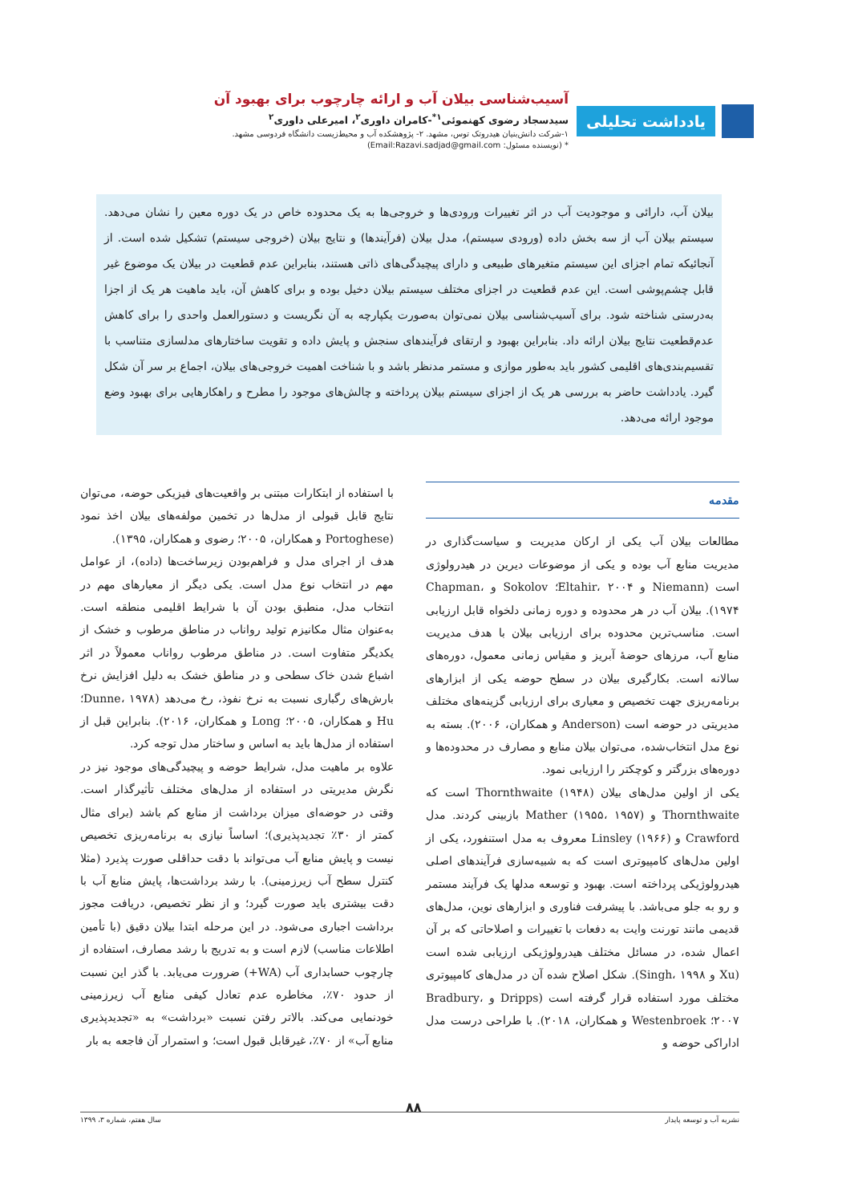یادداشت تحلیلی
آسیب‌شناسی بیلان آب و ارائه چارچوب برای بهبود آن
سیدسجاد رضوی کهنموئی<sup>۱*</sup>-کامران داوری<sup>۲</sup>، امیرعلی داوری<sup>۲</sup>
۱-شرکت دانش‌بنیان هیدروتک توس، مشهد. ۲- پژوهشکده آب و محیط‌زیست دانشگاه فردوسی مشهد.
* (نویسنده مسئول: Email:Razavi.sadjad@gmail.com)
بیلان آب، دارائی و موجودیت آب در اثر تغییرات ورودی‌ها و خروجی‌ها به یک محدوده خاص در یک دوره معین را نشان می‌دهد. سیستم بیلان آب از سه بخش داده (ورودی سیستم)، مدل بیلان (فرآیندها) و نتایج بیلان (خروجی سیستم) تشکیل شده است. از آنجائیکه تمام اجزای این سیستم متغیرهای طبیعی و دارای پیچیدگی‌های ذاتی هستند، بنابراین عدم قطعیت در بیلان یک موضوع غیر قابل چشم‌پوشی است. این عدم قطعیت در اجزای مختلف سیستم بیلان دخیل بوده و برای کاهش آن، باید ماهیت هر یک از اجزا به‌درستی شناخته شود. برای آسیب‌شناسی بیلان نمی‌توان به‌صورت یکپارچه به آن نگریست و دستورالعمل واحدی را برای کاهش عدم‌قطعیت نتایج بیلان ارائه داد. بنابراین بهبود و ارتقای فرآیندهای سنجش و پایش داده و تقویت ساختارهای مدلسازی متناسب با تقسیم‌بندی‌های اقلیمی کشور باید به‌طور موازی و مستمر مدنظر باشد و با شناخت اهمیت خروجی‌های بیلان، اجماع بر سر آن شکل گیرد. یادداشت حاضر به بررسی هر یک از اجزای سیستم بیلان پرداخته و چالش‌های موجود را مطرح و راهکارهایی برای بهبود وضع موجود ارائه می‌دهد.
مقدمه
مطالعات بیلان آب یکی از ارکان مدیریت و سیاست‌گذاری در مدیریت منابع آب بوده و یکی از موضوعات دیرین در هیدرولوژی است (Niemann و Eltahir، ۲۰۰۴؛ Sokolov و Chapman، ۱۹۷۴). بیلان آب در هر محدوده و دوره زمانی دلخواه قابل ارزیابی است. مناسب‌ترین محدوده برای ارزیابی بیلان با هدف مدیریت منابع آب، مرزهای حوضهٔ آبریز و مقیاس زمانی معمول، دوره‌های سالانه است. بکارگیری بیلان در سطح حوضه یکی از ابزارهای برنامه‌ریزی جهت تخصیص و معیاری برای ارزیابی گزینه‌های مختلف مدیریتی در حوضه است (Anderson و همکاران، ۲۰۰۶). بسته به نوع مدل انتخاب‌شده، می‌توان بیلان منابع و مصارف در محدوده‌ها و دوره‌های بزرگتر و کوچکتر را ارزیابی نمود.
یکی از اولین مدل‌های بیلان Thornthwaite (۱۹۴۸) است که Thornthwaite و Mather (۱۹۵۵، ۱۹۵۷) بازبینی کردند. مدل Crawford و Linsley (۱۹۶۶) معروف به مدل استنفورد، یکی از اولین مدل‌های کامپیوتری است که به شبیه‌سازی فرآیندهای اصلی هیدرولوژیکی پرداخته است. بهبود و توسعه مدلها یک فرآیند مستمر و رو به جلو می‌باشد. با پیشرفت فناوری و ابزارهای نوین، مدل‌های قدیمی مانند تورنت وایت به دفعات با تغییرات و اصلاحاتی که بر آن اعمال شده، در مسائل مختلف هیدرولوژیکی ارزیابی شده است (Xu و Singh، ۱۹۹۸). شکل اصلاح شده آن در مدل‌های کامپیوتری مختلف مورد استفاده قرار گرفته است (Dripps و Bradbury، ۲۰۰۷؛ Westenbroek و همکاران، ۲۰۱۸). با طراحی درست مدل اداراکی حوضه و
با استفاده از ابتکارات مبتنی بر واقعیت‌های فیزیکی حوضه، می‌توان نتایج قابل قبولی از مدل‌ها در تخمین مولفه‌های بیلان اخذ نمود (Portoghese و همکاران، ۲۰۰۵؛ رضوی و همکاران، ۱۳۹۵).
هدف از اجرای مدل و فراهم‌بودن زیرساخت‌ها (داده)، از عوامل مهم در انتخاب نوع مدل است. یکی دیگر از معیارهای مهم در انتخاب مدل، منطبق بودن آن با شرایط اقلیمی منطقه است. به‌عنوان مثال مکانیزم تولید رواناب در مناطق مرطوب و خشک از یکدیگر متفاوت است. در مناطق مرطوب رواناب معمولاً در اثر اشباع شدن خاک سطحی و در مناطق خشک به دلیل افزایش نرخ بارش‌های رگباری نسبت به نرخ نفوذ، رخ می‌دهد (Dunne، ۱۹۷۸؛ Hu و همکاران، ۲۰۰۵؛ Long و همکاران، ۲۰۱۶). بنابراین قبل از استفاده از مدل‌ها باید به اساس و ساختار مدل توجه کرد.
علاوه بر ماهیت مدل، شرایط حوضه و پیچیدگی‌های موجود نیز در نگرش مدیریتی در استفاده از مدل‌های مختلف تأثیرگذار است. وقتی در حوضه‌ای میزان برداشت از منابع کم باشد (برای مثال کمتر از ۳۰٪ تجدیدپذیری)؛ اساساً نیازی به برنامه‌ریزی تخصیص نیست و پایش منابع آب می‌تواند با دقت حداقلی صورت پذیرد (مثلا کنترل سطح آب زیرزمینی). با رشد برداشت‌ها، پایش منابع آب با دقت بیشتری باید صورت گیرد؛ و از نظر تخصیص، دریافت مجوز برداشت اجباری می‌شود. در این مرحله ابتدا بیلان دقیق (با تأمین اطلاعات مناسب) لازم است و به تدریج با رشد مصارف، استفاده از چارچوب حسابداری آب (WA+) ضرورت می‌یابد. با گذر این نسبت از حدود ۷۰٪، مخاطره عدم تعادل کیفی منابع آب زیرزمینی خودنمایی می‌کند. بالاتر رفتن نسبت «برداشت» به «تجدیدپذیری منابع آب» از ۷۰٪، غیرقابل قبول است؛ و استمرار آن فاجعه به بار
۸۸
نشریه آب و توسعه پایدار سال هفتم، شماره ۳، ۱۳۹۹